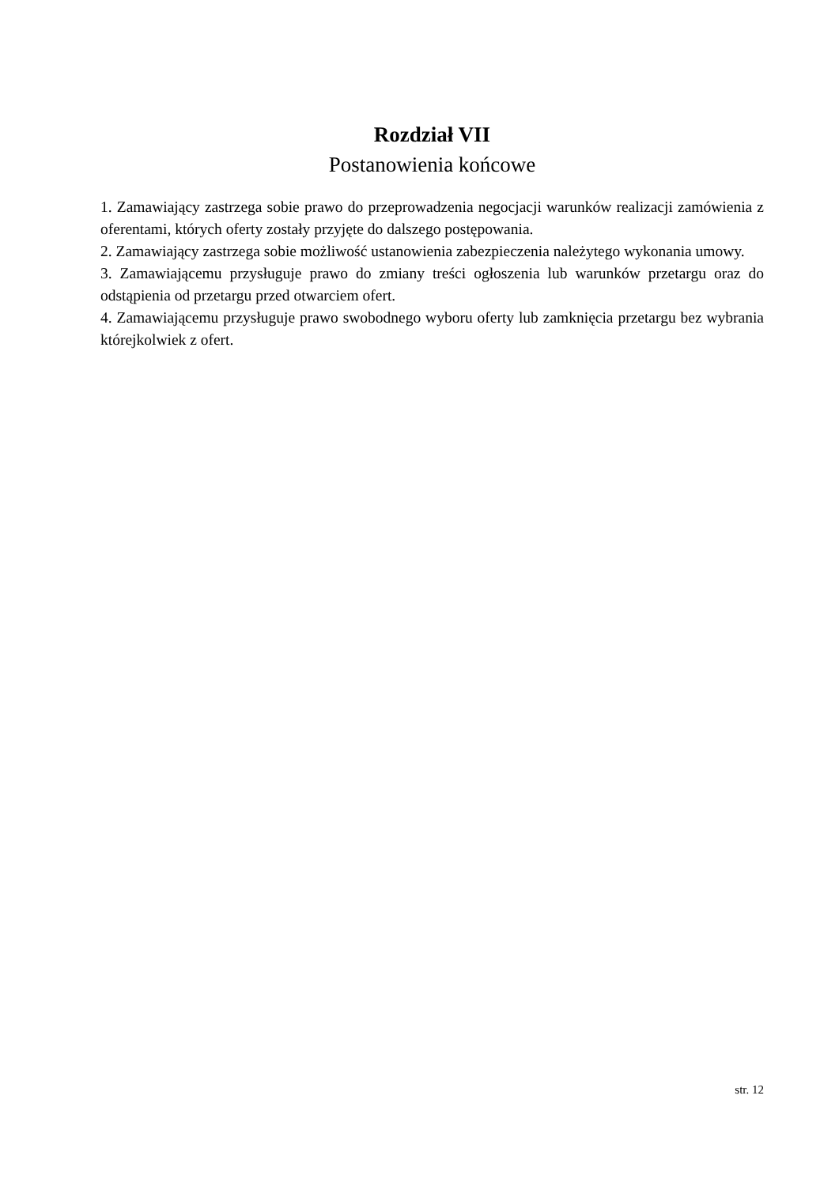Rozdział VII
Postanowienia końcowe
1. Zamawiający zastrzega sobie prawo do przeprowadzenia negocjacji warunków realizacji zamówienia z oferentami, których oferty zostały przyjęte do dalszego postępowania.
2. Zamawiający zastrzega sobie możliwość ustanowienia zabezpieczenia należytego wykonania umowy.
3. Zamawiającemu przysługuje prawo do zmiany treści ogłoszenia lub warunków przetargu oraz do odstąpienia od przetargu przed otwarciem ofert.
4. Zamawiającemu przysługuje prawo swobodnego wyboru oferty lub zamknięcia przetargu bez wybrania którejkolwiek z ofert.
str. 12